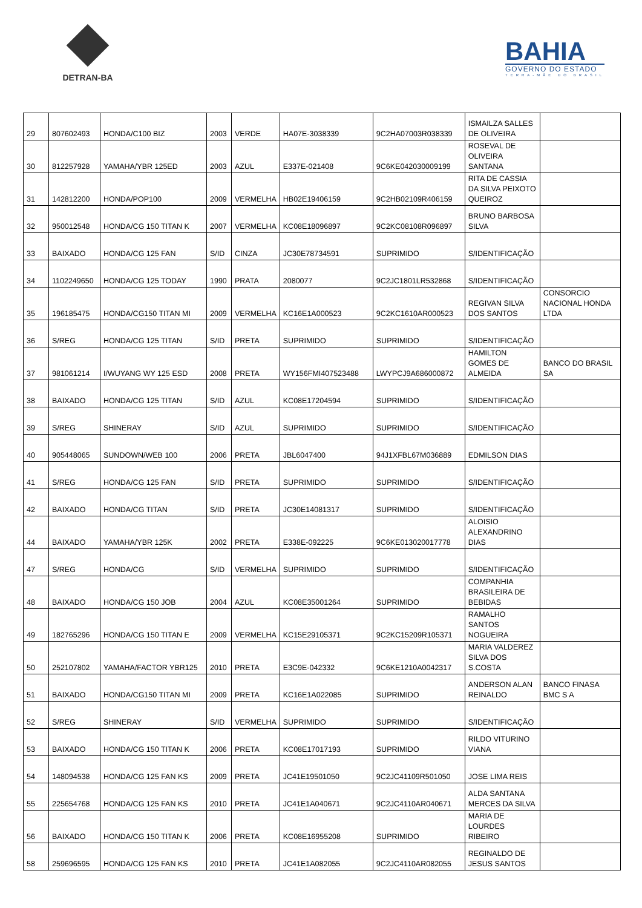DETRAN-BA
BAHIA
GOVERNO DO ESTADO
TERRA-MÃE DO BRASIL
| 29 | 807602493 | HONDA/C100 BIZ | 2003 | VERDE | HA07E-3038339 | 9C2HA07003R038339 | ISMAILZA SALLES DE OLIVEIRA | |
| 30 | 812257928 | YAMAHA/YBR 125ED | 2003 | AZUL | E337E-021408 | 9C6KE042030009199 | ROSEVAL DE OLIVEIRA SANTANA | |
| 31 | 142812200 | HONDA/POP100 | 2009 | VERMELHA | HB02E19406159 | 9C2HB02109R406159 | RITA DE CASSIA DA SILVA PEIXOTO QUEIROZ | |
| 32 | 950012548 | HONDA/CG 150 TITAN K | 2007 | VERMELHA | KC08E18096897 | 9C2KC08108R096897 | BRUNO BARBOSA SILVA | |
| 33 | BAIXADO | HONDA/CG 125 FAN | S/ID | CINZA | JC30E78734591 | SUPRIMIDO | S/IDENTIFICAÇÃO | |
| 34 | 1102249650 | HONDA/CG 125 TODAY | 1990 | PRATA | 2080077 | 9C2JC1801LR532868 | S/IDENTIFICAÇÃO | |
| 35 | 196185475 | HONDA/CG150 TITAN MI | 2009 | VERMELHA | KC16E1A000523 | 9C2KC1610AR000523 | REGIVAN SILVA DOS SANTOS | CONSORCIO NACIONAL HONDA LTDA |
| 36 | S/REG | HONDA/CG 125 TITAN | S/ID | PRETA | SUPRIMIDO | SUPRIMIDO | S/IDENTIFICAÇÃO | |
| 37 | 981061214 | I/WUYANG WY 125 ESD | 2008 | PRETA | WY156FMI407523488 | LWYPCJ9A686000872 | HAMILTON GOMES DE ALMEIDA | BANCO DO BRASIL SA |
| 38 | BAIXADO | HONDA/CG 125 TITAN | S/ID | AZUL | KC08E17204594 | SUPRIMIDO | S/IDENTIFICAÇÃO | |
| 39 | S/REG | SHINERAY | S/ID | AZUL | SUPRIMIDO | SUPRIMIDO | S/IDENTIFICAÇÃO | |
| 40 | 905448065 | SUNDOWN/WEB 100 | 2006 | PRETA | JBL6047400 | 94J1XFBL67M036889 | EDMILSON DIAS | |
| 41 | S/REG | HONDA/CG 125 FAN | S/ID | PRETA | SUPRIMIDO | SUPRIMIDO | S/IDENTIFICAÇÃO | |
| 42 | BAIXADO | HONDA/CG TITAN | S/ID | PRETA | JC30E14081317 | SUPRIMIDO | S/IDENTIFICAÇÃO | |
| 44 | BAIXADO | YAMAHA/YBR 125K | 2002 | PRETA | E338E-092225 | 9C6KE013020017778 | ALOISIO ALEXANDRINO DIAS | |
| 47 | S/REG | HONDA/CG | S/ID | VERMELHA | SUPRIMIDO | SUPRIMIDO | S/IDENTIFICAÇÃO | |
| 48 | BAIXADO | HONDA/CG 150 JOB | 2004 | AZUL | KC08E35001264 | SUPRIMIDO | COMPANHIA BRASILEIRA DE BEBIDAS | |
| 49 | 182765296 | HONDA/CG 150 TITAN E | 2009 | VERMELHA | KC15E29105371 | 9C2KC15209R105371 | RAMALHO SANTOS NOGUEIRA | |
| 50 | 252107802 | YAMAHA/FACTOR YBR125 | 2010 | PRETA | E3C9E-042332 | 9C6KE1210A0042317 | MARIA VALDEREZ SILVA DOS S.COSTA | |
| 51 | BAIXADO | HONDA/CG150 TITAN MI | 2009 | PRETA | KC16E1A022085 | SUPRIMIDO | ANDERSON ALAN REINALDO | BANCO FINASA BMC S A |
| 52 | S/REG | SHINERAY | S/ID | VERMELHA | SUPRIMIDO | SUPRIMIDO | S/IDENTIFICAÇÃO | |
| 53 | BAIXADO | HONDA/CG 150 TITAN K | 2006 | PRETA | KC08E17017193 | SUPRIMIDO | RILDO VITURINO VIANA | |
| 54 | 148094538 | HONDA/CG 125 FAN KS | 2009 | PRETA | JC41E19501050 | 9C2JC41109R501050 | JOSE LIMA REIS | |
| 55 | 225654768 | HONDA/CG 125 FAN KS | 2010 | PRETA | JC41E1A040671 | 9C2JC4110AR040671 | ALDA SANTANA MERCES DA SILVA | |
| 56 | BAIXADO | HONDA/CG 150 TITAN K | 2006 | PRETA | KC08E16955208 | SUPRIMIDO | MARIA DE LOURDES RIBEIRO | |
| 58 | 259696595 | HONDA/CG 125 FAN KS | 2010 | PRETA | JC41E1A082055 | 9C2JC4110AR082055 | REGINALDO DE JESUS SANTOS | |